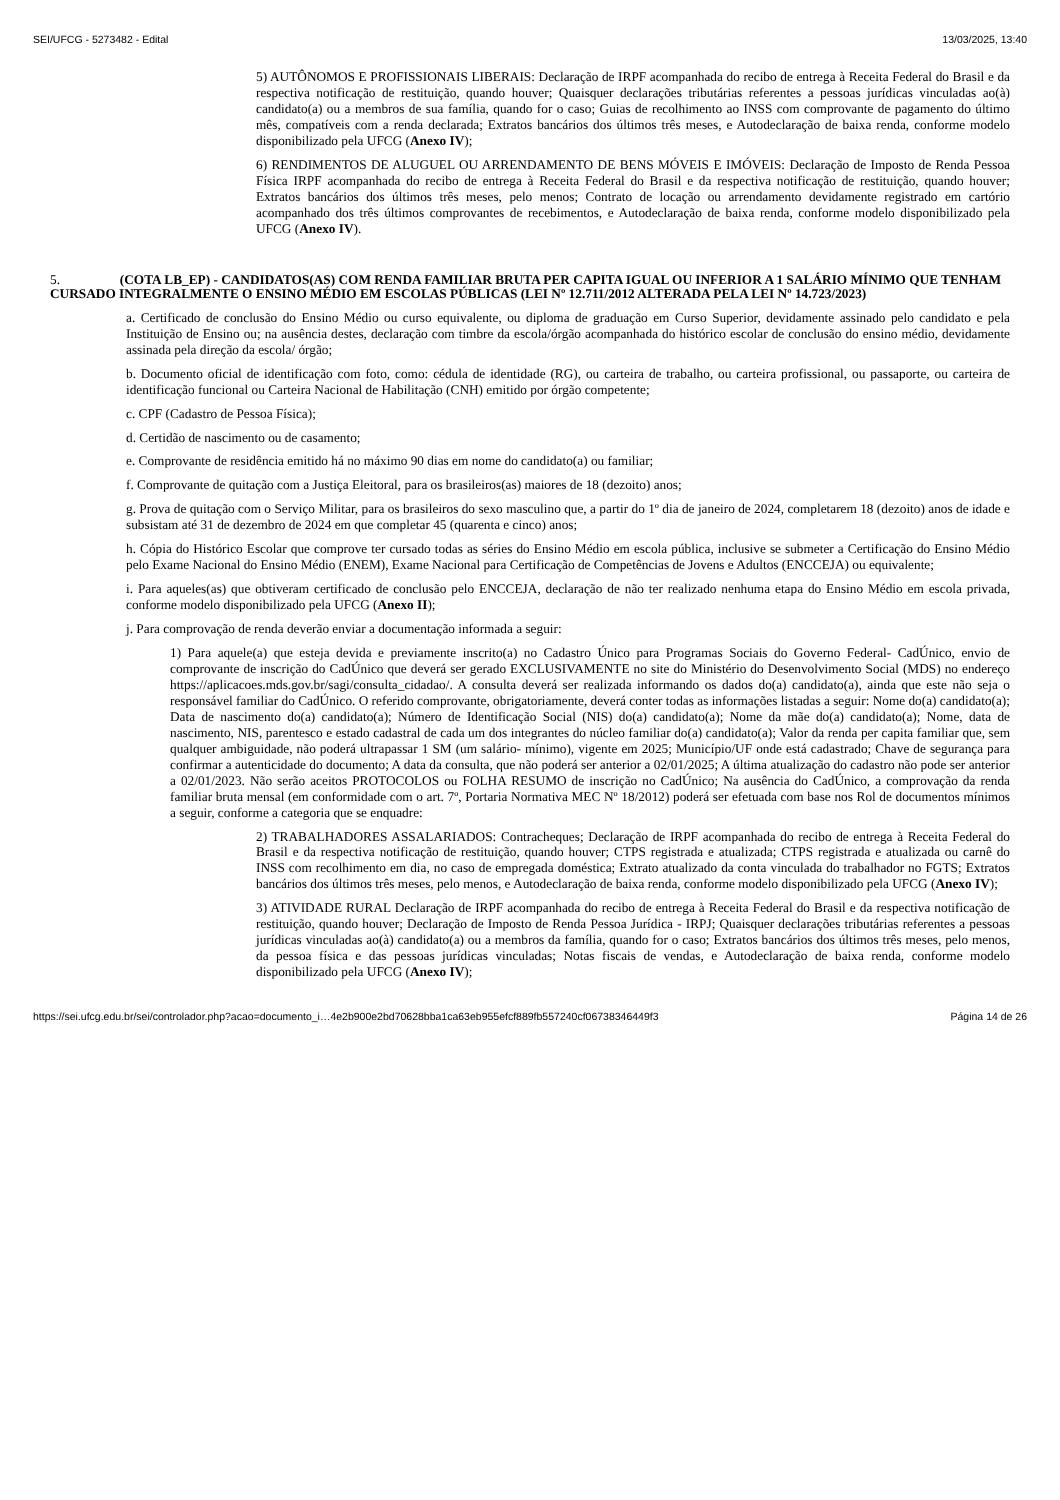SEI/UFCG - 5273482 - Edital 13/03/2025, 13:40
5) AUTÔNOMOS E PROFISSIONAIS LIBERAIS: Declaração de IRPF acompanhada do recibo de entrega à Receita Federal do Brasil e da respectiva notificação de restituição, quando houver; Quaisquer declarações tributárias referentes a pessoas jurídicas vinculadas ao(à) candidato(a) ou a membros de sua família, quando for o caso; Guias de recolhimento ao INSS com comprovante de pagamento do último mês, compatíveis com a renda declarada; Extratos bancários dos últimos três meses, e Autodeclaração de baixa renda, conforme modelo disponibilizado pela UFCG (Anexo IV);
6) RENDIMENTOS DE ALUGUEL OU ARRENDAMENTO DE BENS MÓVEIS E IMÓVEIS: Declaração de Imposto de Renda Pessoa Física IRPF acompanhada do recibo de entrega à Receita Federal do Brasil e da respectiva notificação de restituição, quando houver; Extratos bancários dos últimos três meses, pelo menos; Contrato de locação ou arrendamento devidamente registrado em cartório acompanhado dos três últimos comprovantes de recebimentos, e Autodeclaração de baixa renda, conforme modelo disponibilizado pela UFCG (Anexo IV).
5. (COTA LB_EP) - CANDIDATOS(AS) COM RENDA FAMILIAR BRUTA PER CAPITA IGUAL OU INFERIOR A 1 SALÁRIO MÍNIMO QUE TENHAM CURSADO INTEGRALMENTE O ENSINO MÉDIO EM ESCOLAS PÚBLICAS (LEI Nº 12.711/2012 ALTERADA PELA LEI Nº 14.723/2023)
a. Certificado de conclusão do Ensino Médio ou curso equivalente, ou diploma de graduação em Curso Superior, devidamente assinado pelo candidato e pela Instituição de Ensino ou; na ausência destes, declaração com timbre da escola/órgão acompanhada do histórico escolar de conclusão do ensino médio, devidamente assinada pela direção da escola/ órgão;
b. Documento oficial de identificação com foto, como: cédula de identidade (RG), ou carteira de trabalho, ou carteira profissional, ou passaporte, ou carteira de identificação funcional ou Carteira Nacional de Habilitação (CNH) emitido por órgão competente;
c. CPF (Cadastro de Pessoa Física);
d. Certidão de nascimento ou de casamento;
e. Comprovante de residência emitido há no máximo 90 dias em nome do candidato(a) ou familiar;
f. Comprovante de quitação com a Justiça Eleitoral, para os brasileiros(as) maiores de 18 (dezoito) anos;
g. Prova de quitação com o Serviço Militar, para os brasileiros do sexo masculino que, a partir do 1º dia de janeiro de 2024, completarem 18 (dezoito) anos de idade e subsistam até 31 de dezembro de 2024 em que completar 45 (quarenta e cinco) anos;
h. Cópia do Histórico Escolar que comprove ter cursado todas as séries do Ensino Médio em escola pública, inclusive se submeter a Certificação do Ensino Médio pelo Exame Nacional do Ensino Médio (ENEM), Exame Nacional para Certificação de Competências de Jovens e Adultos (ENCCEJA) ou equivalente;
i. Para aqueles(as) que obtiveram certificado de conclusão pelo ENCCEJA, declaração de não ter realizado nenhuma etapa do Ensino Médio em escola privada, conforme modelo disponibilizado pela UFCG (Anexo II);
j. Para comprovação de renda deverão enviar a documentação informada a seguir:
1) Para aquele(a) que esteja devida e previamente inscrito(a) no Cadastro Único para Programas Sociais do Governo Federal- CadÚnico, envio de comprovante de inscrição do CadÚnico que deverá ser gerado EXCLUSIVAMENTE no site do Ministério do Desenvolvimento Social (MDS) no endereço https://aplicacoes.mds.gov.br/sagi/consulta_cidadao/. A consulta deverá ser realizada informando os dados do(a) candidato(a), ainda que este não seja o responsável familiar do CadÚnico. O referido comprovante, obrigatoriamente, deverá conter todas as informações listadas a seguir: Nome do(a) candidato(a); Data de nascimento do(a) candidato(a); Número de Identificação Social (NIS) do(a) candidato(a); Nome da mãe do(a) candidato(a); Nome, data de nascimento, NIS, parentesco e estado cadastral de cada um dos integrantes do núcleo familiar do(a) candidato(a); Valor da renda per capita familiar que, sem qualquer ambiguidade, não poderá ultrapassar 1 SM (um salário- mínimo), vigente em 2025; Município/UF onde está cadastrado; Chave de segurança para confirmar a autenticidade do documento; A data da consulta, que não poderá ser anterior a 02/01/2025; A última atualização do cadastro não pode ser anterior a 02/01/2023. Não serão aceitos PROTOCOLOS ou FOLHA RESUMO de inscrição no CadÚnico; Na ausência do CadÚnico, a comprovação da renda familiar bruta mensal (em conformidade com o art. 7º, Portaria Normativa MEC Nº 18/2012) poderá ser efetuada com base nos Rol de documentos mínimos a seguir, conforme a categoria que se enquadre:
2) TRABALHADORES ASSALARIADOS: Contracheques; Declaração de IRPF acompanhada do recibo de entrega à Receita Federal do Brasil e da respectiva notificação de restituição, quando houver; CTPS registrada e atualizada; CTPS registrada e atualizada ou carnê do INSS com recolhimento em dia, no caso de empregada doméstica; Extrato atualizado da conta vinculada do trabalhador no FGTS; Extratos bancários dos últimos três meses, pelo menos, e Autodeclaração de baixa renda, conforme modelo disponibilizado pela UFCG (Anexo IV);
3) ATIVIDADE RURAL Declaração de IRPF acompanhada do recibo de entrega à Receita Federal do Brasil e da respectiva notificação de restituição, quando houver; Declaração de Imposto de Renda Pessoa Jurídica - IRPJ; Quaisquer declarações tributárias referentes a pessoas jurídicas vinculadas ao(à) candidato(a) ou a membros da família, quando for o caso; Extratos bancários dos últimos três meses, pelo menos, da pessoa física e das pessoas jurídicas vinculadas; Notas fiscais de vendas, e Autodeclaração de baixa renda, conforme modelo disponibilizado pela UFCG (Anexo IV);
https://sei.ufcg.edu.br/sei/controlador.php?acao=documento_i…4e2b900e2bd70628bba1ca63eb955efcf889fb557240cf06738346449f3 Página 14 de 26